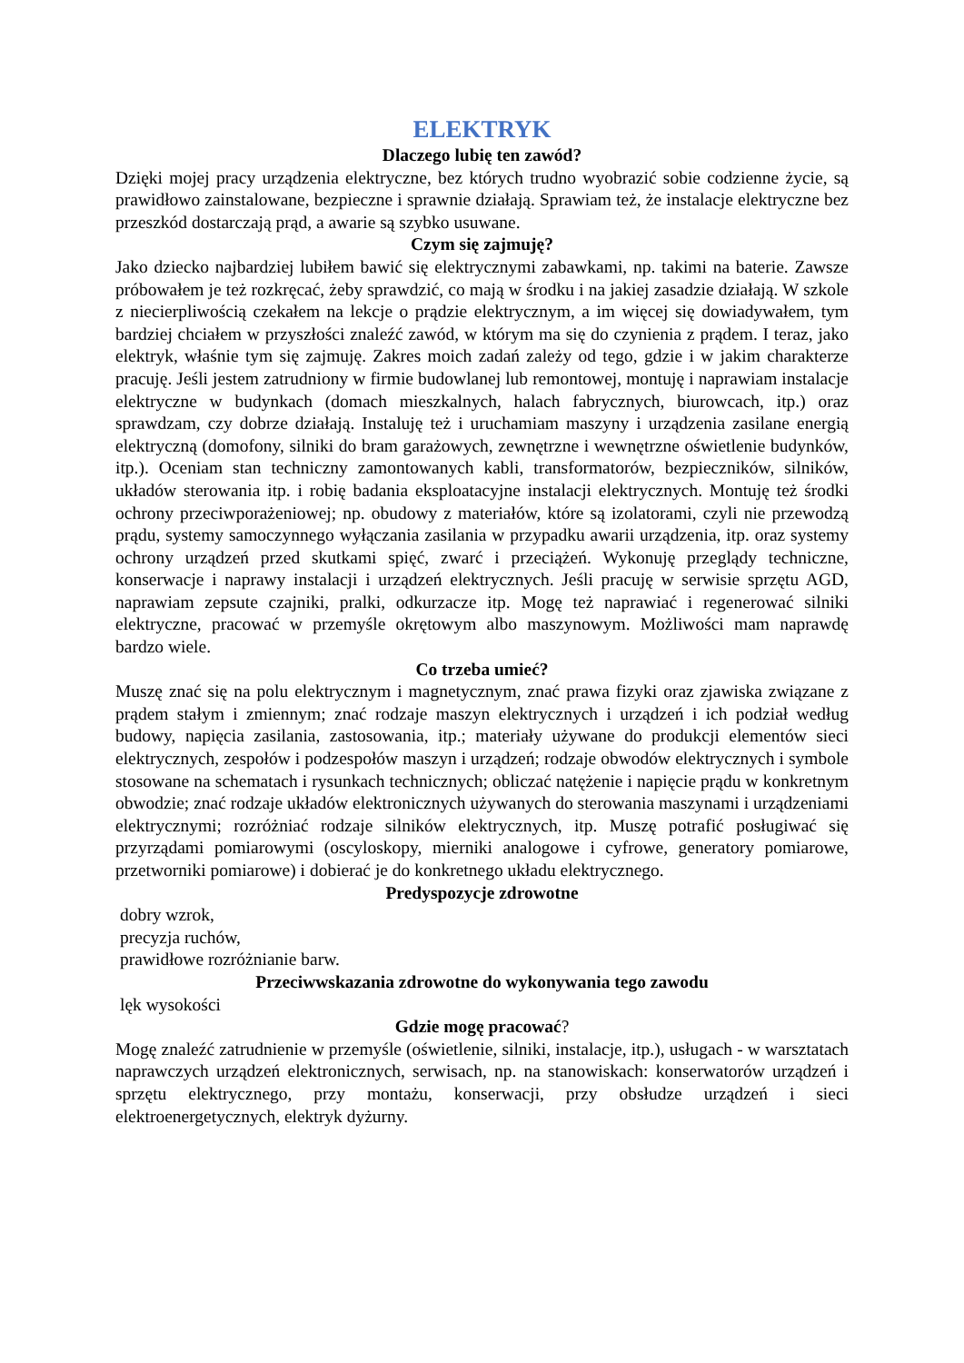ELEKTRYK
Dlaczego lubię ten zawód?
Dzięki mojej pracy urządzenia elektryczne, bez których trudno wyobrazić sobie codzienne życie, są prawidłowo zainstalowane, bezpieczne i sprawnie działają. Sprawiam też, że instalacje elektryczne bez przeszkód dostarczają prąd, a awarie są szybko usuwane.
Czym się zajmuję?
Jako dziecko najbardziej lubiłem bawić się elektrycznymi zabawkami, np. takimi na baterie. Zawsze próbowałem je też rozkręcać, żeby sprawdzić, co mają w środku i na jakiej zasadzie działają. W szkole z niecierpliwością czekałem na lekcje o prądzie elektrycznym, a im więcej się dowiadywałem, tym bardziej chciałem w przyszłości znaleźć zawód, w którym ma się do czynienia z prądem. I teraz, jako elektryk, właśnie tym się zajmuję. Zakres moich zadań zależy od tego, gdzie i w jakim charakterze pracuję. Jeśli jestem zatrudniony w firmie budowlanej lub remontowej, montuję i naprawiam instalacje elektryczne w budynkach (domach mieszkalnych, halach fabrycznych, biurowcach, itp.) oraz sprawdzam, czy dobrze działają. Instaluję też i uruchamiam maszyny i urządzenia zasilane energią elektryczną (domofony, silniki do bram garażowych, zewnętrzne i wewnętrzne oświetlenie budynków, itp.). Oceniam stan techniczny zamontowanych kabli, transformatorów, bezpieczników, silników, układów sterowania itp. i robię badania eksploatacyjne instalacji elektrycznych. Montuję też środki ochrony przeciwporażeniowej; np. obudowy z materiałów, które są izolatorami, czyli nie przewodzą prądu, systemy samoczynnego wyłączania zasilania w przypadku awarii urządzenia, itp. oraz systemy ochrony urządzeń przed skutkami spięć, zwarć i przeciążeń. Wykonuję przeglądy techniczne, konserwacje i naprawy instalacji i urządzeń elektrycznych. Jeśli pracuję w serwisie sprzętu AGD, naprawiam zepsute czajniki, pralki, odkurzacze itp. Mogę też naprawiać i regenerować silniki elektryczne, pracować w przemyśle okrętowym albo maszynowym. Możliwości mam naprawdę bardzo wiele.
Co trzeba umieć?
Muszę znać się na polu elektrycznym i magnetycznym, znać prawa fizyki oraz zjawiska związane z prądem stałym i zmiennym; znać rodzaje maszyn elektrycznych i urządzeń i ich podział według budowy, napięcia zasilania, zastosowania, itp.; materiały używane do produkcji elementów sieci elektrycznych, zespołów i podzespołów maszyn i urządzeń; rodzaje obwodów elektrycznych i symbole stosowane na schematach i rysunkach technicznych; obliczać natężenie i napięcie prądu w konkretnym obwodzie; znać rodzaje układów elektronicznych używanych do sterowania maszynami i urządzeniami elektrycznymi; rozróżniać rodzaje silników elektrycznych, itp. Muszę potrafić posługiwać się przyrządami pomiarowymi (oscyloskopy, mierniki analogowe i cyfrowe, generatory pomiarowe, przetworniki pomiarowe) i dobierać je do konkretnego układu elektrycznego.
Predyspozycje zdrowotne
dobry wzrok,
precyzja ruchów,
prawidłowe rozróżnianie barw.
Przeciwwskazania zdrowotne do wykonywania tego zawodu
lęk wysokości
Gdzie mogę pracować?
Mogę znaleźć zatrudnienie w przemyśle (oświetlenie, silniki, instalacje, itp.), usługach - w warsztatach naprawczych urządzeń elektronicznych, serwisach, np. na stanowiskach: konserwatorów urządzeń i sprzętu elektrycznego, przy montażu, konserwacji, przy obsłudze urządzeń i sieci elektroenergetycznych, elektryk dyżurny.